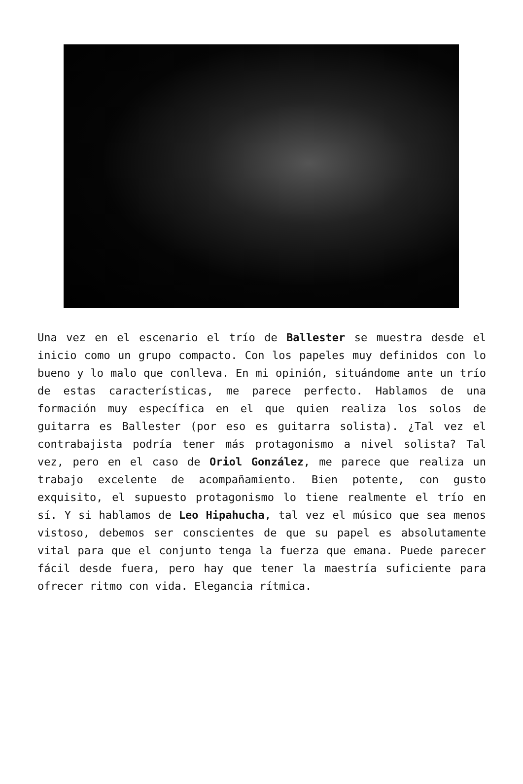Una vez en el escenario el trío de Ballester se muestra desde el inicio como un grupo compacto. Con los papeles muy definidos con lo bueno y lo malo que conlleva. En mi opinión, situándome ante un trío de estas características, me parece perfecto. Hablamos de una formación muy específica en el que quien realiza los solos de guitarra es Ballester (por eso es guitarra solista). ¿Tal vez el contrabajista podría tener más protagonismo a nivel solista? Tal vez, pero en el caso de Oriol González, me parece que realiza un trabajo excelente de acompañamiento. Bien potente, con gusto exquisito, el supuesto protagonismo lo tiene realmente el trío en sí. Y si hablamos de Leo Hipahucha, tal vez el músico que sea menos vistoso, debemos ser conscientes de que su papel es absolutamente vital para que el conjunto tenga la fuerza que emana. Puede parecer fácil desde fuera, pero hay que tener la maestría suficiente para ofrecer ritmo con vida. Elegancia rítmica.